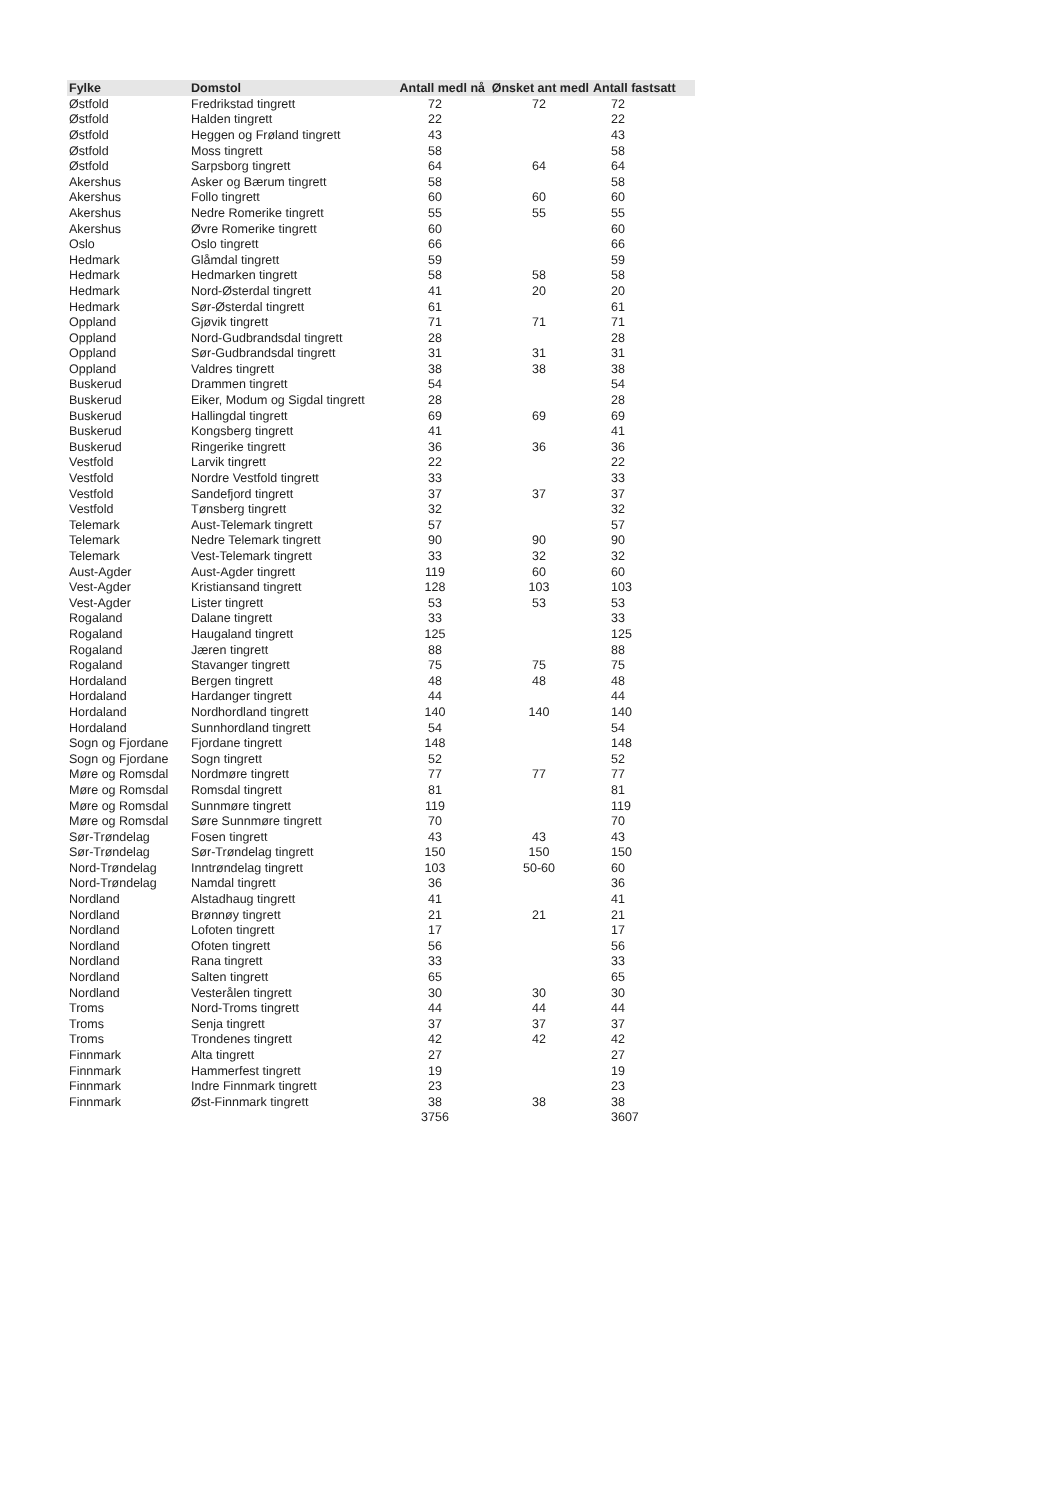| Fylke | Domstol | Antall medl nå | Ønsket ant medl | Antall fastsatt |
| --- | --- | --- | --- | --- |
| Østfold | Fredrikstad tingrett | 72 | 72 | 72 |
| Østfold | Halden tingrett | 22 | | 22 |
| Østfold | Heggen og Frøland tingrett | 43 | | 43 |
| Østfold | Moss tingrett | 58 | | 58 |
| Østfold | Sarpsborg tingrett | 64 | 64 | 64 |
| Akershus | Asker og Bærum tingrett | 58 | | 58 |
| Akershus | Follo tingrett | 60 | 60 | 60 |
| Akershus | Nedre Romerike tingrett | 55 | 55 | 55 |
| Akershus | Øvre Romerike tingrett | 60 | | 60 |
| Oslo | Oslo tingrett | 66 | | 66 |
| Hedmark | Glåmdal tingrett | 59 | | 59 |
| Hedmark | Hedmarken tingrett | 58 | 58 | 58 |
| Hedmark | Nord-Østerdal tingrett | 41 | 20 | 20 |
| Hedmark | Sør-Østerdal tingrett | 61 | | 61 |
| Oppland | Gjøvik tingrett | 71 | 71 | 71 |
| Oppland | Nord-Gudbrandsdal tingrett | 28 | | 28 |
| Oppland | Sør-Gudbrandsdal tingrett | 31 | 31 | 31 |
| Oppland | Valdres tingrett | 38 | 38 | 38 |
| Buskerud | Drammen tingrett | 54 | | 54 |
| Buskerud | Eiker, Modum og Sigdal tingrett | 28 | | 28 |
| Buskerud | Hallingdal tingrett | 69 | 69 | 69 |
| Buskerud | Kongsberg tingrett | 41 | | 41 |
| Buskerud | Ringerike tingrett | 36 | 36 | 36 |
| Vestfold | Larvik tingrett | 22 | | 22 |
| Vestfold | Nordre Vestfold tingrett | 33 | | 33 |
| Vestfold | Sandefjord tingrett | 37 | 37 | 37 |
| Vestfold | Tønsberg tingrett | 32 | | 32 |
| Telemark | Aust-Telemark tingrett | 57 | | 57 |
| Telemark | Nedre Telemark tingrett | 90 | 90 | 90 |
| Telemark | Vest-Telemark tingrett | 33 | 32 | 32 |
| Aust-Agder | Aust-Agder tingrett | 119 | 60 | 60 |
| Vest-Agder | Kristiansand tingrett | 128 | 103 | 103 |
| Vest-Agder | Lister tingrett | 53 | 53 | 53 |
| Rogaland | Dalane tingrett | 33 | | 33 |
| Rogaland | Haugaland tingrett | 125 | | 125 |
| Rogaland | Jæren tingrett | 88 | | 88 |
| Rogaland | Stavanger tingrett | 75 | 75 | 75 |
| Hordaland | Bergen tingrett | 48 | 48 | 48 |
| Hordaland | Hardanger tingrett | 44 | | 44 |
| Hordaland | Nordhordland tingrett | 140 | 140 | 140 |
| Hordaland | Sunnhordland tingrett | 54 | | 54 |
| Sogn og Fjordane | Fjordane tingrett | 148 | | 148 |
| Sogn og Fjordane | Sogn tingrett | 52 | | 52 |
| Møre og Romsdal | Nordmøre tingrett | 77 | 77 | 77 |
| Møre og Romsdal | Romsdal tingrett | 81 | | 81 |
| Møre og Romsdal | Sunnmøre tingrett | 119 | | 119 |
| Møre og Romsdal | Søre Sunnmøre tingrett | 70 | | 70 |
| Sør-Trøndelag | Fosen tingrett | 43 | 43 | 43 |
| Sør-Trøndelag | Sør-Trøndelag tingrett | 150 | 150 | 150 |
| Nord-Trøndelag | Inntrøndelag tingrett | 103 | 50-60 | 60 |
| Nord-Trøndelag | Namdal tingrett | 36 | | 36 |
| Nordland | Alstadhaug tingrett | 41 | | 41 |
| Nordland | Brønnøy tingrett | 21 | 21 | 21 |
| Nordland | Lofoten tingrett | 17 | | 17 |
| Nordland | Ofoten tingrett | 56 | | 56 |
| Nordland | Rana tingrett | 33 | | 33 |
| Nordland | Salten tingrett | 65 | | 65 |
| Nordland | Vesterålen tingrett | 30 | 30 | 30 |
| Troms | Nord-Troms tingrett | 44 | 44 | 44 |
| Troms | Senja tingrett | 37 | 37 | 37 |
| Troms | Trondenes tingrett | 42 | 42 | 42 |
| Finnmark | Alta tingrett | 27 | | 27 |
| Finnmark | Hammerfest tingrett | 19 | | 19 |
| Finnmark | Indre Finnmark tingrett | 23 | | 23 |
| Finnmark | Øst-Finnmark tingrett | 38 | 38 | 38 |
| | | 3756 | | 3607 |